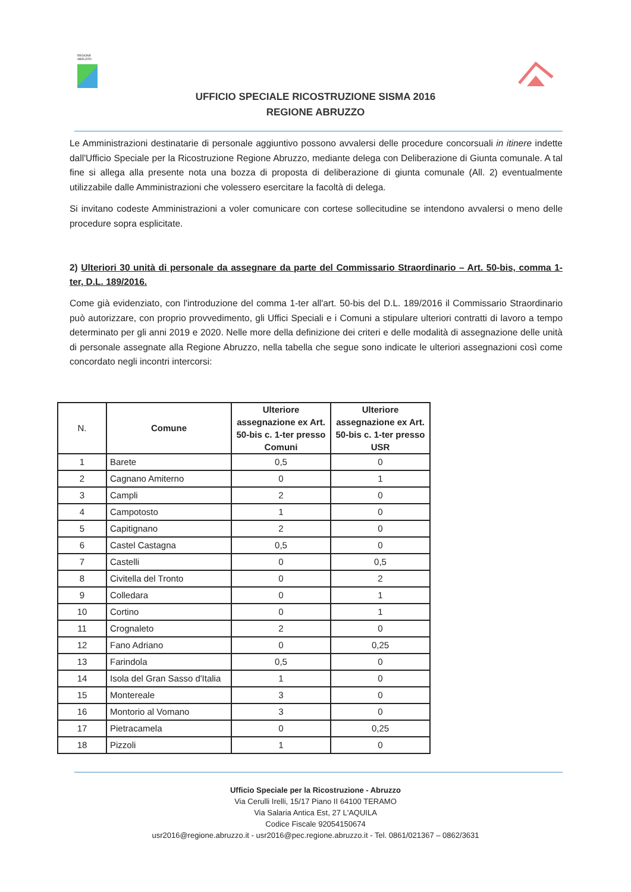REGIONE ABRUZZO
UFFICIO SPECIALE RICOSTRUZIONE SISMA 2016
REGIONE ABRUZZO
Le Amministrazioni destinatarie di personale aggiuntivo possono avvalersi delle procedure concorsuali in itinere indette dall'Ufficio Speciale per la Ricostruzione Regione Abruzzo, mediante delega con Deliberazione di Giunta comunale. A tal fine si allega alla presente nota una bozza di proposta di deliberazione di giunta comunale (All. 2) eventualmente utilizzabile dalle Amministrazioni che volessero esercitare la facoltà di delega.
Si invitano codeste Amministrazioni a voler comunicare con cortese sollecitudine se intendono avvalersi o meno delle procedure sopra esplicitate.
2) Ulteriori 30 unità di personale da assegnare da parte del Commissario Straordinario – Art. 50-bis, comma 1-ter, D.L. 189/2016.
Come già evidenziato, con l'introduzione del comma 1-ter all'art. 50-bis del D.L. 189/2016 il Commissario Straordinario può autorizzare, con proprio provvedimento, gli Uffici Speciali e i Comuni a stipulare ulteriori contratti di lavoro a tempo determinato per gli anni 2019 e 2020. Nelle more della definizione dei criteri e delle modalità di assegnazione delle unità di personale assegnate alla Regione Abruzzo, nella tabella che segue sono indicate le ulteriori assegnazioni così come concordato negli incontri intercorsi:
| N. | Comune | Ulteriore assegnazione ex Art. 50-bis c. 1-ter presso Comuni | Ulteriore assegnazione ex Art. 50-bis c. 1-ter presso USR |
| --- | --- | --- | --- |
| 1 | Barete | 0,5 | 0 |
| 2 | Cagnano Amiterno | 0 | 1 |
| 3 | Campli | 2 | 0 |
| 4 | Campotosto | 1 | 0 |
| 5 | Capitignano | 2 | 0 |
| 6 | Castel Castagna | 0,5 | 0 |
| 7 | Castelli | 0 | 0,5 |
| 8 | Civitella del Tronto | 0 | 2 |
| 9 | Colledara | 0 | 1 |
| 10 | Cortino | 0 | 1 |
| 11 | Crognaleto | 2 | 0 |
| 12 | Fano Adriano | 0 | 0,25 |
| 13 | Farindola | 0,5 | 0 |
| 14 | Isola del Gran Sasso d'Italia | 1 | 0 |
| 15 | Montereale | 3 | 0 |
| 16 | Montorio al Vomano | 3 | 0 |
| 17 | Pietracamela | 0 | 0,25 |
| 18 | Pizzoli | 1 | 0 |
Ufficio Speciale per la Ricostruzione - Abruzzo
Via Cerulli Irelli, 15/17 Piano II 64100 TERAMO
Via Salaria Antica Est, 27 L'AQUILA
Codice Fiscale 92054150674
usr2016@regione.abruzzo.it - usr2016@pec.regione.abruzzo.it - Tel. 0861/021367 – 0862/3631